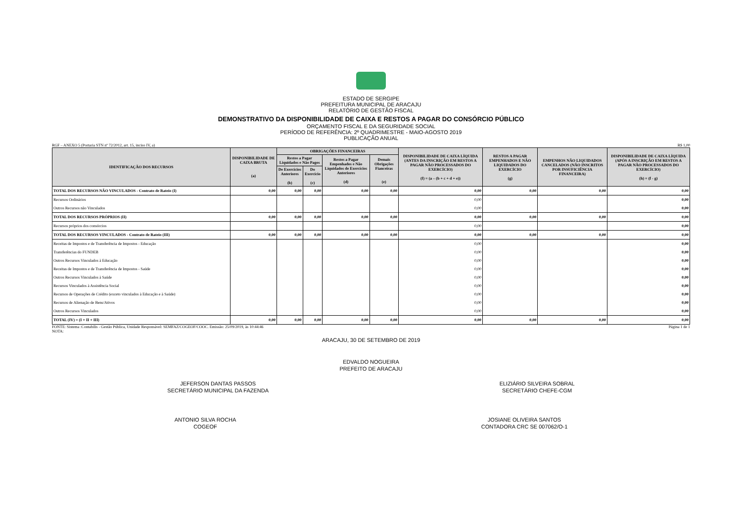ESTADO DE SERGIPE
PREFEITURA MUNICIPAL DE ARACAJU
RELATÓRIO DE GESTÃO FISCAL
DEMONSTRATIVO DA DISPONIBILIDADE DE CAIXA E RESTOS A PAGAR DO CONSÓRCIO PÚBLICO
ORÇAMENTO FISCAL E DA SEGURIDADE SOCIAL
PERÍODO DE REFERÊNCIA: 2º QUADRIMESTRE - MAIO-AGOSTO 2019
PUBLICAÇÃO ANUAL
RGF – ANEXO 5 (Portaria STN nº 72/2012, art. 15, inciso IV, a) R$ 1,00
| IDENTIFICAÇÃO DOS RECURSOS | DISPONIBILIDADE DE CAIXA BRUTA (a) | OBRIGAÇÕES FINANCEIRAS | | | | DISPONIBILIDADE DE CAIXA LÍQUIDA (ANTES DA INSCRIÇÃO EM RESTOS A PAGAR NÃO PROCESSADOS DO EXERCÍCIO) (f) = (a – (b + c + d + e)) | RESTOS A PAGAR EMPENHADOS E NÃO LIQUIDADOS DO EXERCÍCIO (g) | EMPENHOS NÃO LIQUIDADOS CANCELADOS (NÃO INSCRITOS POR INSUFICIÊNCIA FINANCEIRA) | DISPONIBILIDADE DE CAIXA LÍQUIDA (APÓS A INSCRIÇÃO EM RESTOS A PAGAR NÃO PROCESSADOS DO EXERCÍCIO) (h) = (f - g) |
| --- | --- | --- | --- | --- | --- | --- | --- | --- | --- |
| | | Restos a Pagar Liquidados e Não Pagos | | Restos a Pagar Empenhados e Não Liquidados de Exercícios Anteriores (d) | Demais Obrigações Fianceiras (e) | | | | |
| | | De Exercícios Anteriores (b) | Do Exercício (c) | | | | | | |
| TOTAL DOS RECURSOS NÃO VINCULADOS - Contrato de Rateio (I) | 0,00 | 0,00 | 0,00 | 0,00 | 0,00 | 0,00 | 0,00 | 0,00 | 0,00 |
| Recursos Ordinários | | | | | | 0,00 | | | 0,00 |
| Outros Recursos não Vinculados | | | | | | 0,00 | | | 0,00 |
| TOTAL DOS RECURSOS PRÓPRIOS (II) | 0,00 | 0,00 | 0,00 | 0,00 | 0,00 | 0,00 | 0,00 | 0,00 | 0,00 |
| Recursos próprios dos consórcios | | | | | | 0,00 | | | 0,00 |
| TOTAL DOS RECURSOS VINCULADOS - Contrato de Rateio (III) | 0,00 | 0,00 | 0,00 | 0,00 | 0,00 | 0,00 | 0,00 | 0,00 | 0,00 |
| Receitas de Impostos e de Transferência de Impostos - Educação | | | | | | 0,00 | | | 0,00 |
| Transferências do FUNDEB | | | | | | 0,00 | | | 0,00 |
| Outros Recursos Vinculados à Educação | | | | | | 0,00 | | | 0,00 |
| Receitas de Impostos e de Transferência de Impostos - Saúde | | | | | | 0,00 | | | 0,00 |
| Outros Recursos Vinculados à Saúde | | | | | | 0,00 | | | 0,00 |
| Recursos Vinculados à Assistência Social | | | | | | 0,00 | | | 0,00 |
| Recursos de Operações de Crédito (exceto vinculados à Educação e à Saúde) | | | | | | 0,00 | | | 0,00 |
| Recursos de Alienação de Bens/Ativos | | | | | | 0,00 | | | 0,00 |
| Outros Recursos Vinculados | | | | | | 0,00 | | | 0,00 |
| TOTAL (IV) = (I + II + III) | 0,00 | 0,00 | 0,00 | 0,00 | 0,00 | 0,00 | 0,00 | 0,00 | 0,00 |
FONTE: Sistema :Contabilis - Gestão Pública, Unidade Responsável: SEMFAZ/COGEOF/COOC. Emissão: 25/09/2019, às 10:44:46 Página 1 de 1
NOTA:
ARACAJU, 30 DE SETEMBRO DE 2019
EDVALDO NOGUEIRA
PREFEITO DE ARACAJU
JEFERSON DANTAS PASSOS
SECRETÁRIO MUNICIPAL DA FAZENDA
ELIZIÁRIO SILVEIRA SOBRAL
SECRETÁRIO CHEFE-CGM
ANTONIO SILVA ROCHA
COGEOF
JOSIANE OLIVEIRA SANTOS
CONTADORA CRC SE 007062/O-1